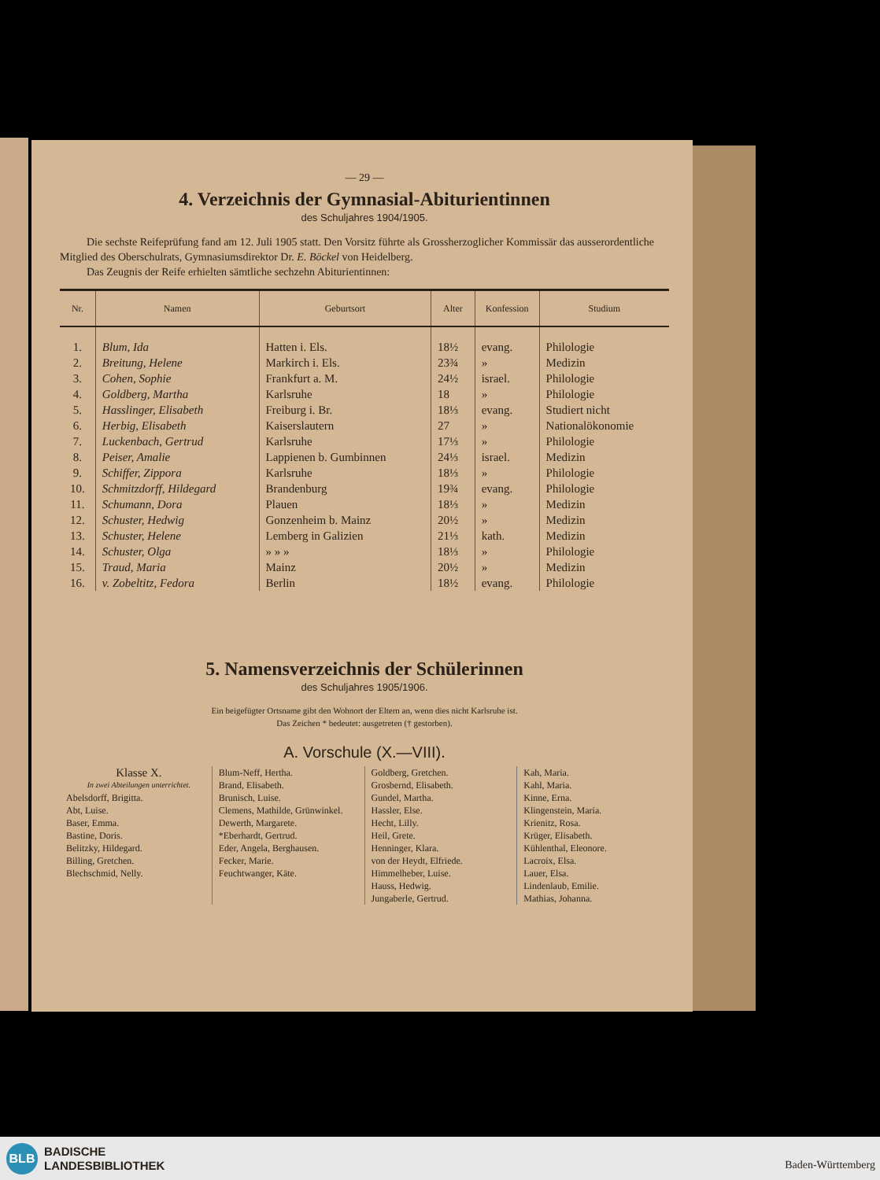— 29 —
4. Verzeichnis der Gymnasial-Abiturientinnen
des Schuljahres 1904/1905.
Die sechste Reifeprüfung fand am 12. Juli 1905 statt. Den Vorsitz führte als Grossherzoglicher Kommissär das ausserordentliche Mitglied des Oberschulrats, Gymnasiumsdirektor Dr. E. Böckel von Heidelberg.
Das Zeugnis der Reife erhielten sämtliche sechzehn Abiturientinnen:
| Nr. | Namen | Geburtsort | Alter | Konfession | Studium |
| --- | --- | --- | --- | --- | --- |
| 1. | Blum, Ida | Hatten i. Els. | 18½ | evang. | Philologie |
| 2. | Breitung, Helene | Markirch i. Els. | 23¾ | » | Medizin |
| 3. | Cohen, Sophie | Frankfurt a. M. | 24½ | israel. | Philologie |
| 4. | Goldberg, Martha | Karlsruhe | 18 | » | Philologie |
| 5. | Hasslinger, Elisabeth | Freiburg i. Br. | 18⅓ | evang. | Studiert nicht |
| 6. | Herbig, Elisabeth | Kaiserslautern | 27 | » | Nationalökonomie |
| 7. | Luckenbach, Gertrud | Karlsruhe | 17⅓ | » | Philologie |
| 8. | Peiser, Amalie | Lappienen b. Gumbinnen | 24⅓ | israel. | Medizin |
| 9. | Schiffer, Zippora | Karlsruhe | 18⅓ | » | Philologie |
| 10. | Schmitzdorff, Hildegard | Brandenburg | 19¾ | evang. | Philologie |
| 11. | Schumann, Dora | Plauen | 18⅓ | » | Medizin |
| 12. | Schuster, Hedwig | Gonzenheim b. Mainz | 20½ | » | Medizin |
| 13. | Schuster, Helene | Lemberg in Galizien | 21⅓ | kath. | Medizin |
| 14. | Schuster, Olga | » » » | 18⅓ | » | Philologie |
| 15. | Traud, Maria | Mainz | 20½ | » | Medizin |
| 16. | v. Zobeltitz, Fedora | Berlin | 18½ | evang. | Philologie |
5. Namensverzeichnis der Schülerinnen
des Schuljahres 1905/1906.
Ein beigefügter Ortsname gibt den Wohnort der Eltern an, wenn dies nicht Karlsruhe ist.
Das Zeichen * bedeutet: ausgetreten († gestorben).
A. Vorschule (X.—VIII).
Klasse X.
In zwei Abteilungen unterrichtet.
Abelsdorff, Brigitta.
Abt, Luise.
Baser, Emma.
Bastine, Doris.
Belitzky, Hildegard.
Billing, Gretchen.
Blechschmid, Nelly.
Blum-Neff, Hertha.
Brand, Elisabeth.
Brunisch, Luise.
Clemens, Mathilde, Grünwinkel.
Dewerth, Margarete.
*Eberhardt, Gertrud.
Eder, Angela, Berghausen.
Fecker, Marie.
Feuchtwanger, Käte.
Goldberg, Gretchen.
Grosbernd, Elisabeth.
Gundel, Martha.
Hassler, Else.
Hecht, Lilly.
Heil, Grete.
Henninger, Klara.
von der Heydt, Elfriede.
Himmelheber, Luise.
Hauss, Hedwig.
Jungaberle, Gertrud.
Kah, Maria.
Kahl, Maria.
Kinne, Erna.
Klingenstein, Maria.
Krienitz, Rosa.
Krüger, Elisabeth.
Kühlenthal, Eleonore.
Lacroix, Elsa.
Lauer, Elsa.
Lindenlaub, Emilie.
Mathias, Johanna.
BLB
BADISCHE
LANDESBIBLIOTHEK
Baden-Württemberg